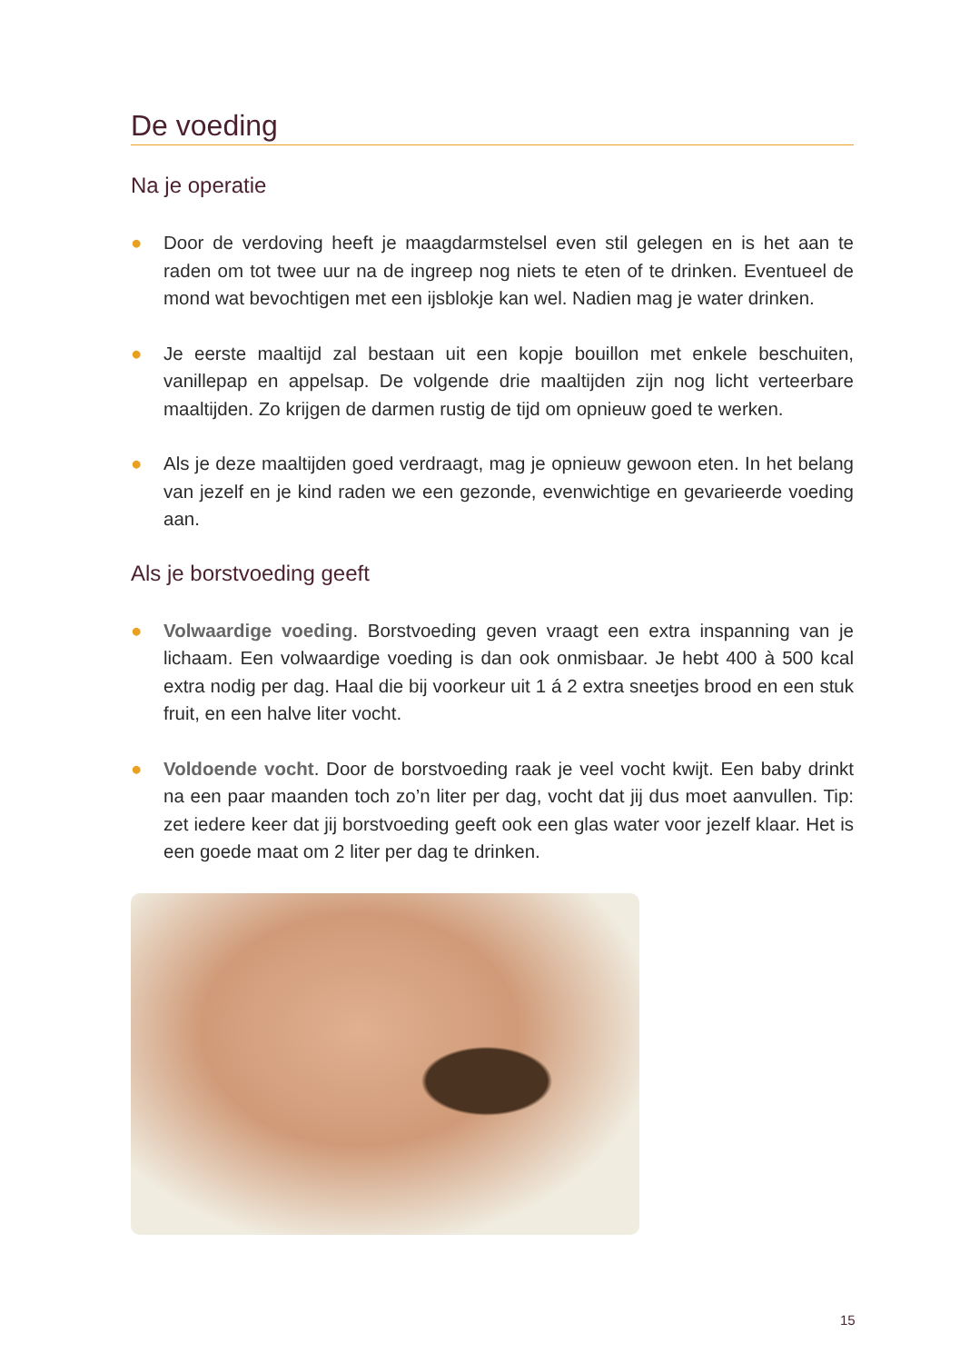De voeding
Na je operatie
● Door de verdoving heeft je maagdarmstelsel even stil gelegen en is het aan te raden om tot twee uur na de ingreep nog niets te eten of te drinken. Eventueel de mond wat bevochtigen met een ijsblokje kan wel. Nadien mag je water drinken.
● Je eerste maaltijd zal bestaan uit een kopje bouillon met enkele beschuiten, vanillepap en appelsap. De volgende drie maaltijden zijn nog licht verteerbare maaltijden. Zo krijgen de darmen rustig de tijd om opnieuw goed te werken.
● Als je deze maaltijden goed verdraagt, mag je opnieuw gewoon eten. In het belang van jezelf en je kind raden we een gezonde, evenwichtige en gevarieerde voeding aan.
Als je borstvoeding geeft
● Volwaardige voeding. Borstvoeding geven vraagt een extra inspanning van je lichaam. Een volwaardige voeding is dan ook onmisbaar. Je hebt 400 à 500 kcal extra nodig per dag. Haal die bij voorkeur uit 1 á 2 extra sneetjes brood en een stuk fruit, en een halve liter vocht.
● Voldoende vocht. Door de borstvoeding raak je veel vocht kwijt. Een baby drinkt na een paar maanden toch zo’n liter per dag, vocht dat jij dus moet aanvullen. Tip: zet iedere keer dat jij borstvoeding geeft ook een glas water voor jezelf klaar. Het is een goede maat om 2 liter per dag te drinken.
15